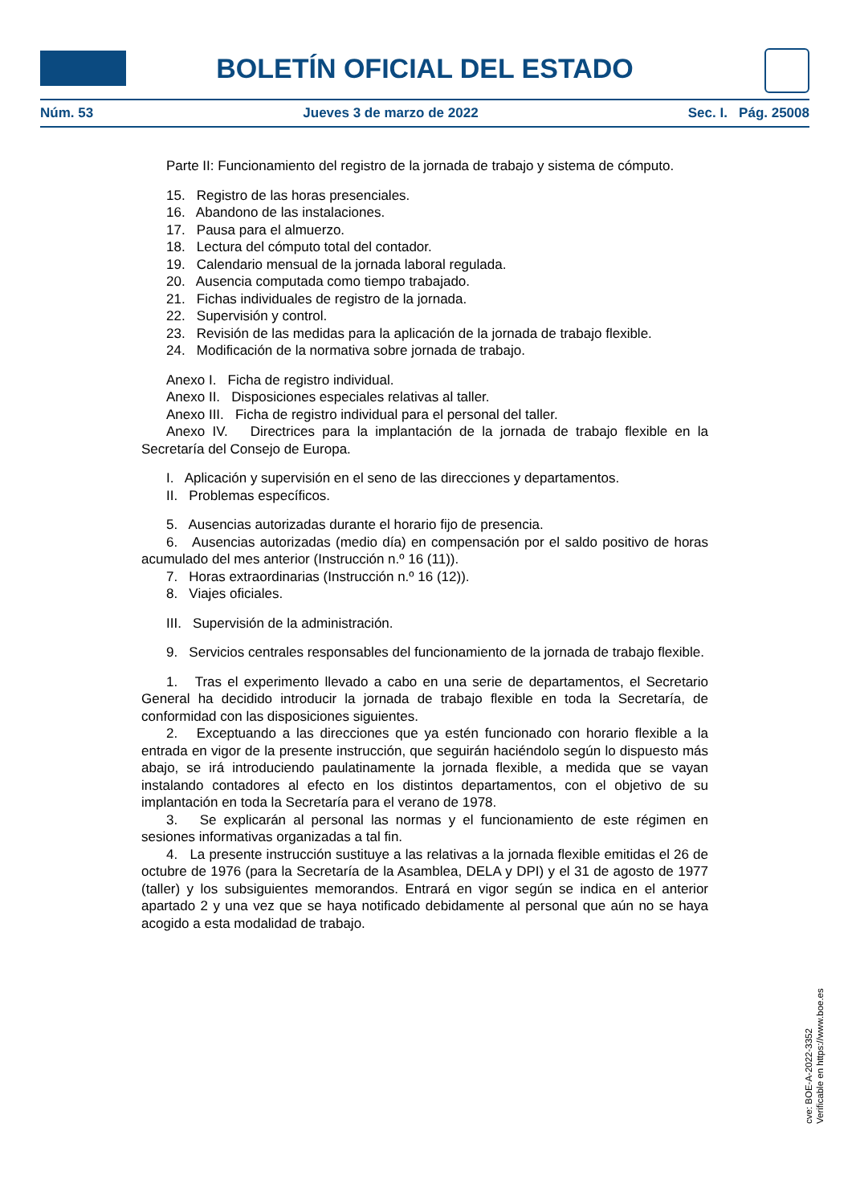BOLETÍN OFICIAL DEL ESTADO
Núm. 53 Jueves 3 de marzo de 2022 Sec. I. Pág. 25008
Parte II: Funcionamiento del registro de la jornada de trabajo y sistema de cómputo.
15. Registro de las horas presenciales.
16. Abandono de las instalaciones.
17. Pausa para el almuerzo.
18. Lectura del cómputo total del contador.
19. Calendario mensual de la jornada laboral regulada.
20. Ausencia computada como tiempo trabajado.
21. Fichas individuales de registro de la jornada.
22. Supervisión y control.
23. Revisión de las medidas para la aplicación de la jornada de trabajo flexible.
24. Modificación de la normativa sobre jornada de trabajo.
Anexo I. Ficha de registro individual.
Anexo II. Disposiciones especiales relativas al taller.
Anexo III. Ficha de registro individual para el personal del taller.
Anexo IV. Directrices para la implantación de la jornada de trabajo flexible en la Secretaría del Consejo de Europa.
I. Aplicación y supervisión en el seno de las direcciones y departamentos.
II. Problemas específicos.
5. Ausencias autorizadas durante el horario fijo de presencia.
6. Ausencias autorizadas (medio día) en compensación por el saldo positivo de horas acumulado del mes anterior (Instrucción n.º 16 (11)).
7. Horas extraordinarias (Instrucción n.º 16 (12)).
8. Viajes oficiales.
III. Supervisión de la administración.
9. Servicios centrales responsables del funcionamiento de la jornada de trabajo flexible.
1. Tras el experimento llevado a cabo en una serie de departamentos, el Secretario General ha decidido introducir la jornada de trabajo flexible en toda la Secretaría, de conformidad con las disposiciones siguientes.
2. Exceptuando a las direcciones que ya estén funcionado con horario flexible a la entrada en vigor de la presente instrucción, que seguirán haciéndolo según lo dispuesto más abajo, se irá introduciendo paulatinamente la jornada flexible, a medida que se vayan instalando contadores al efecto en los distintos departamentos, con el objetivo de su implantación en toda la Secretaría para el verano de 1978.
3. Se explicarán al personal las normas y el funcionamiento de este régimen en sesiones informativas organizadas a tal fin.
4. La presente instrucción sustituye a las relativas a la jornada flexible emitidas el 26 de octubre de 1976 (para la Secretaría de la Asamblea, DELA y DPI) y el 31 de agosto de 1977 (taller) y los subsiguientes memorandos. Entrará en vigor según se indica en el anterior apartado 2 y una vez que se haya notificado debidamente al personal que aún no se haya acogido a esta modalidad de trabajo.
cve: BOE-A-2022-3352
Verificable en https://www.boe.es